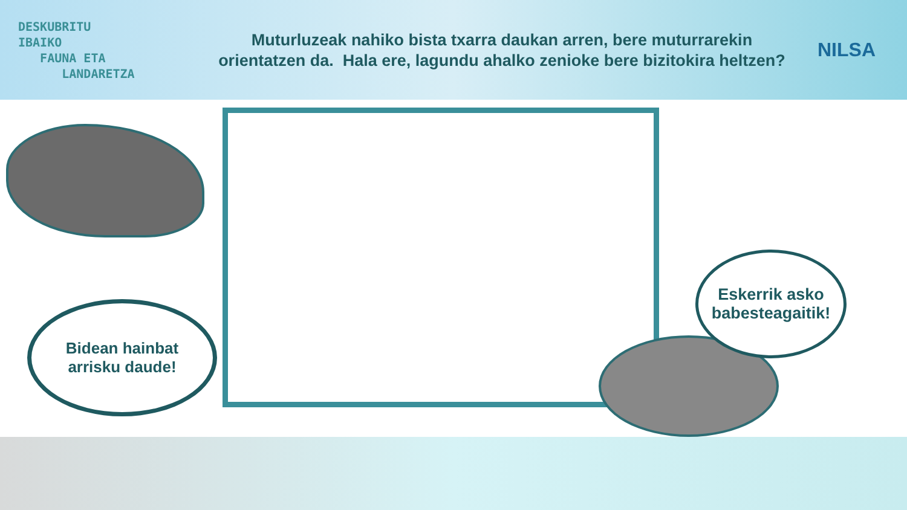DESKUBRITU
IBAIKO
FAUNA ETA
LANDARETZA
Muturluzeak nahiko bista txarra daukan arren, bere muturrarekin orientatzen da. Hala ere, lagundu ahalko zenioke bere bizitokira heltzen?
NILSA
Bidean hainbat
arrisku daude!
Eskerrik asko
babesteagaitik!